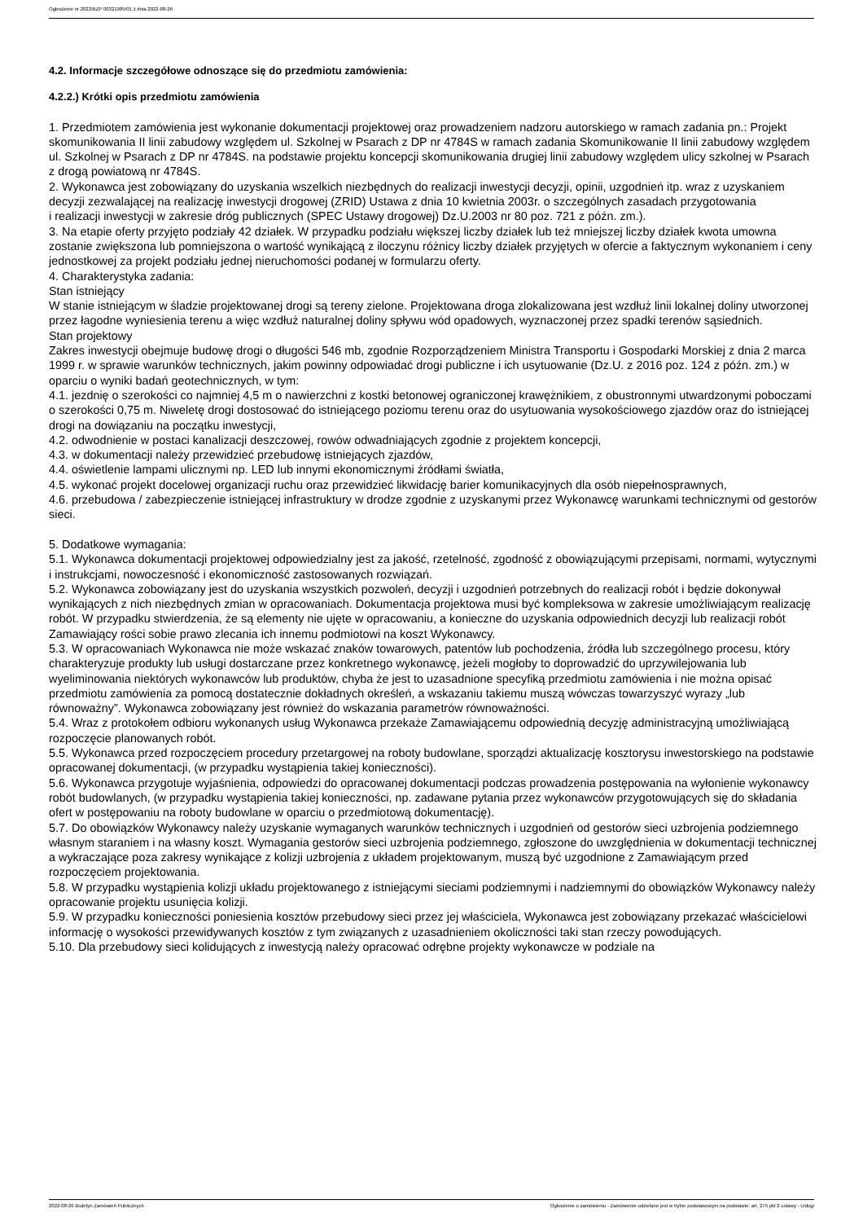Ogłoszenie nr 2022/BZP 00321985/01 z dnia 2022-08-26
4.2. Informacje szczegółowe odnoszące się do przedmiotu zamówienia:
4.2.2.) Krótki opis przedmiotu zamówienia
1. Przedmiotem zamówienia jest wykonanie dokumentacji projektowej oraz prowadzeniem nadzoru autorskiego w ramach zadania pn.: Projekt skomunikowania II linii zabudowy względem ul. Szkolnej w Psarach z DP nr 4784S w ramach zadania Skomunikowanie II linii zabudowy względem ul. Szkolnej w Psarach z DP nr 4784S. na podstawie projektu koncepcji skomunikowania drugiej linii zabudowy względem ulicy szkolnej w Psarach z drogą powiatową nr 4784S.
2. Wykonawca jest zobowiązany do uzyskania wszelkich niezbędnych do realizacji inwestycji decyzji, opinii, uzgodnień itp. wraz z uzyskaniem decyzji zezwalającej na realizację inwestycji drogowej (ZRID) Ustawa z dnia 10 kwietnia 2003r. o szczególnych zasadach przygotowania
i realizacji inwestycji w zakresie dróg publicznych (SPEC Ustawy drogowej) Dz.U.2003 nr 80 poz. 721 z późn. zm.).
3. Na etapie oferty przyjęto podziały 42 działek. W przypadku podziału większej liczby działek lub też mniejszej liczby działek kwota umowna zostanie zwiększona lub pomniejszona o wartość wynikającą z iloczynu różnicy liczby działek przyjętych w ofercie a faktycznym wykonaniem i ceny jednostkowej za projekt podziału jednej nieruchomości podanej w formularzu oferty.
4. Charakterystyka zadania:
Stan istniejący
W stanie istniejącym w śladzie projektowanej drogi są tereny zielone. Projektowana droga zlokalizowana jest wzdłuż linii lokalnej doliny utworzonej przez łagodne wyniesienia terenu a więc wzdłuż naturalnej doliny spływu wód opadowych, wyznaczonej przez spadki terenów sąsiednich.
Stan projektowy
Zakres inwestycji obejmuje budowę drogi o długości 546 mb, zgodnie Rozporządzeniem Ministra Transportu i Gospodarki Morskiej z dnia 2 marca 1999 r. w sprawie warunków technicznych, jakim powinny odpowiadać drogi publiczne i ich usytuowanie (Dz.U. z 2016 poz. 124 z późn. zm.) w oparciu o wyniki badań geotechnicznych, w tym:
4.1. jezdnię o szerokości co najmniej 4,5 m o nawierzchni z kostki betonowej ograniczonej krawężnikiem, z obustronnymi utwardzonymi poboczami o szerokości 0,75 m. Niweletę drogi dostosować do istniejącego poziomu terenu oraz do usytuowania wysokościowego zjazdów oraz do istniejącej drogi na dowiązaniu na początku inwestycji,
4.2. odwodnienie w postaci kanalizacji deszczowej, rowów odwadniających zgodnie z projektem koncepcji,
4.3. w dokumentacji należy przewidzieć przebudowę istniejących zjazdów,
4.4. oświetlenie lampami ulicznymi np. LED lub innymi ekonomicznymi źródłami światła,
4.5. wykonać projekt docelowej organizacji ruchu oraz przewidzieć likwidację barier komunikacyjnych dla osób niepełnosprawnych,
4.6. przebudowa / zabezpieczenie istniejącej infrastruktury w drodze zgodnie z uzyskanymi przez Wykonawcę warunkami technicznymi od gestorów sieci.
5. Dodatkowe wymagania:
5.1. Wykonawca dokumentacji projektowej odpowiedzialny jest za jakość, rzetelność, zgodność z obowiązującymi przepisami, normami, wytycznymi i instrukcjami, nowoczesność i ekonomiczność zastosowanych rozwiązań.
5.2. Wykonawca zobowiązany jest do uzyskania wszystkich pozwoleń, decyzji i uzgodnień potrzebnych do realizacji robót i będzie dokonywał wynikających z nich niezbędnych zmian w opracowaniach. Dokumentacja projektowa musi być kompleksowa w zakresie umożliwiającym realizację robót. W przypadku stwierdzenia, że są elementy nie ujęte w opracowaniu, a konieczne do uzyskania odpowiednich decyzji lub realizacji robót Zamawiający rości sobie prawo zlecania ich innemu podmiotowi na koszt Wykonawcy.
5.3. W opracowaniach Wykonawca nie może wskazać znaków towarowych, patentów lub pochodzenia, źródła lub szczególnego procesu, który charakteryzuje produkty lub usługi dostarczane przez konkretnego wykonawcę, jeżeli mogłoby to doprowadzić do uprzywilejowania lub wyeliminowania niektórych wykonawców lub produktów, chyba że jest to uzasadnione specyfiką przedmiotu zamówienia i nie można opisać przedmiotu zamówienia za pomocą dostatecznie dokładnych określeń, a wskazaniu takiemu muszą wówczas towarzyszyć wyrazy „lub równoważny”. Wykonawca zobowiązany jest również do wskazania parametrów równoważności.
5.4. Wraz z protokołem odbioru wykonanych usług Wykonawca przekaże Zamawiającemu odpowiednią decyzję administracyjną umożliwiającą rozpoczęcie planowanych robót.
5.5. Wykonawca przed rozpoczęciem procedury przetargowej na roboty budowlane, sporządzi aktualizację kosztorysu inwestorskiego na podstawie opracowanej dokumentacji, (w przypadku wystąpienia takiej konieczności).
5.6. Wykonawca przygotuje wyjaśnienia, odpowiedzi do opracowanej dokumentacji podczas prowadzenia postępowania na wyłonienie wykonawcy robót budowlanych, (w przypadku wystąpienia takiej konieczności, np. zadawane pytania przez wykonawców przygotowujących się do składania ofert w postępowaniu na roboty budowlane w oparciu o przedmiotową dokumentację).
5.7. Do obowiązków Wykonawcy należy uzyskanie wymaganych warunków technicznych i uzgodnień od gestorów sieci uzbrojenia podziemnego własnym staraniem i na własny koszt. Wymagania gestorów sieci uzbrojenia podziemnego, zgłoszone do uwzględnienia w dokumentacji technicznej a wykraczające poza zakresy wynikające z kolizji uzbrojenia z układem projektowanym, muszą być uzgodnione z Zamawiającym przed rozpoczęciem projektowania.
5.8. W przypadku wystąpienia kolizji układu projektowanego z istniejącymi sieciami podziemnymi i nadziemnymi do obowiązków Wykonawcy należy opracowanie projektu usunięcia kolizji.
5.9. W przypadku konieczności poniesienia kosztów przebudowy sieci przez jej właściciela, Wykonawca jest zobowiązany przekazać właścicielowi informację o wysokości przewidywanych kosztów z tym związanych z uzasadnieniem okoliczności taki stan rzeczy powodujących.
5.10. Dla przebudowy sieci kolidujących z inwestycją należy opracować odrębne projekty wykonawcze w podziale na
2022-08-26 Biuletyn Zamówień Publicznych Ogłoszenie o zamówieniu - Zamówienie udzielane jest w trybie podstawowym na podstawie: art. 275 pkt 2 ustawy - Usługi